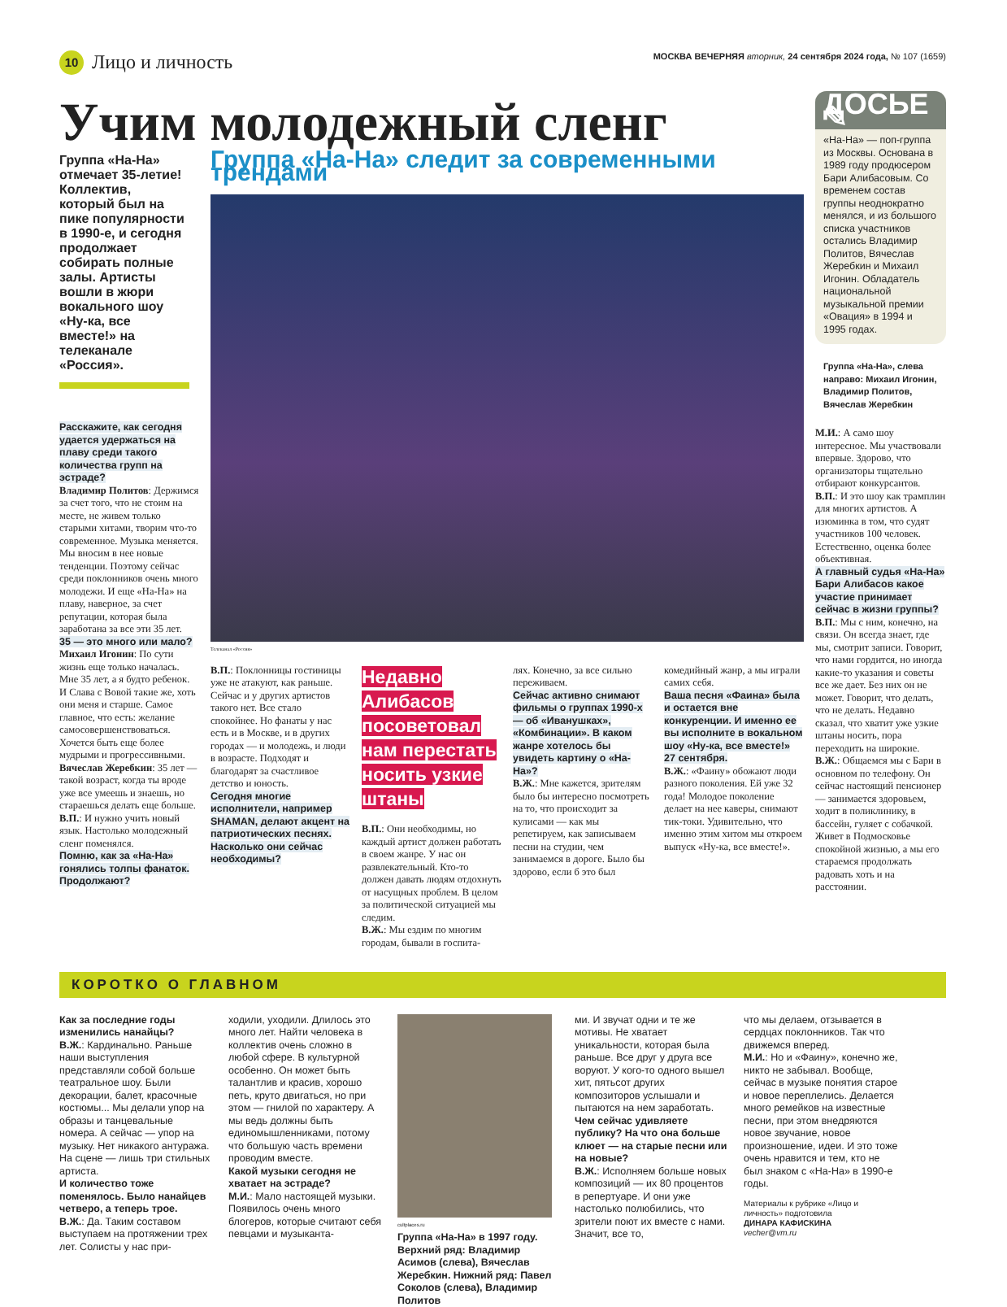10 Лицо и личность
МОСКВА ВЕЧЕРНЯЯ вторник, 24 сентября 2024 года, № 107 (1659)
Учим молодежный сленг
Группа «На-На» отмечает 35-летие! Коллектив, который был на пике популярности в 1990-е, и сегодня продолжает собирать полные залы. Артисты вошли в жюри вокального шоу «Ну-ка, все вместе!» на телеканале «Россия».
Расскажите, как сегодня удается удержаться на плаву среди такого количества групп на эстраде?
Владимир Политов: Держимся за счет того, что не стоим на месте, не живем только старыми хитами, творим что-то современное. Музыка меняется. Мы вносим в нее новые тенденции. Поэтому сейчас среди поклонников очень много молодежи. И еще «На-На» на плаву, наверное, за счет репутации, которая была заработана за все эти 35 лет.
35 — это много или мало?
Михаил Игонин: По сути жизнь еще только началась. Мне 35 лет, а я будто ребенок. И Слава с Вовой такие же, хоть они меня и старше. Самое главное, что есть: желание самосовершенствоваться. Хочется быть еще более мудрыми и прогрессивными.
Вячеслав Жеребкин: 35 лет — такой возраст, когда ты вроде уже все умеешь и знаешь, но стараешься делать еще больше.
В.П.: И нужно учить новый язык. Настолько молодежный сленг поменялся.
Помню, как за «На-На» гонялись толпы фанаток. Продолжают?
Группа «На-На» следит за современными трендами
Телеканал «Россия»
В.П.: Поклонницы гостиницы уже не атакуют, как раньше. Сейчас и у других артистов такого нет. Все стало спокойнее. Но фанаты у нас есть и в Москве, и в других городах — и молодежь, и люди в возрасте. Подходят и благодарят за счастливое детство и юность.
Сегодня многие исполнители, например SHAMAN, делают акцент на патриотических песнях. Насколько они сейчас необходимы?
Недавно Алибасов посоветовал нам перестать носить узкие штаны
В.П.: Они необходимы, но каждый артист должен работать в своем жанре. У нас он развлекательный. Кто-то должен давать людям отдохнуть от насущных проблем. В целом за политической ситуацией мы следим.
В.Ж.: Мы ездим по многим городам, бывали в госпита-
лях. Конечно, за все сильно переживаем.
Сейчас активно снимают фильмы о группах 1990-х — об «Иванушках», «Комбинации». В каком жанре хотелось бы увидеть картину о «На-На»?
В.Ж.: Мне кажется, зрителям было бы интересно посмотреть на то, что происходит за кулисами — как мы репетируем, как записываем песни на студии, чем занимаемся в дороге. Было бы здорово, если б это был
комедийный жанр, а мы играли самих себя.
Ваша песня «Фаина» была и остается вне конкуренции. И именно ее вы исполните в вокальном шоу «Ну-ка, все вместе!» 27 сентября.
В.Ж.: «Фаину» обожают люди разного поколения. Ей уже 32 года! Молодое поколение делает на нее каверы, снимают тик-токи. Удивительно, что именно этим хитом мы откроем выпуск «Ну-ка, все вместе!».
ДОСЬЕ ✎
«На-На» — поп-группа из Москвы. Основана в 1989 году продюсером Бари Алибасовым. Со временем состав группы неоднократно менялся, и из большого списка участников остались Владимир Политов, Вячеслав Жеребкин и Михаил Игонин. Обладатель национальной музыкальной премии «Овация» в 1994 и 1995 годах.
Группа «На-На», слева направо: Михаил Игонин, Владимир Политов, Вячеслав Жеребкин
М.И.: А само шоу интересное. Мы участвовали впервые. Здорово, что организаторы тщательно отбирают конкурсантов.
В.П.: И это шоу как трамплин для многих артистов. А изюминка в том, что судят участников 100 человек. Естественно, оценка более объективная.
А главный судья «На-На» Бари Алибасов какое участие принимает сейчас в жизни группы?
В.П.: Мы с ним, конечно, на связи. Он всегда знает, где мы, смотрит записи. Говорит, что нами гордится, но иногда какие-то указания и советы все же дает. Без них он не может. Говорит, что делать, что не делать. Недавно сказал, что хватит уже узкие штаны носить, пора переходить на широкие.
В.Ж.: Общаемся мы с Бари в основном по телефону. Он сейчас настоящий пенсионер — занимается здоровьем, ходит в поликлинику, в бассейн, гуляет с собачкой. Живет в Подмосковье спокойной жизнью, а мы его стараемся продолжать радовать хоть и на расстоянии.
КОРОТКО О ГЛАВНОМ
Как за последние годы изменились нанайцы?
В.Ж.: Кардинально. Раньше наши выступления представляли собой больше театральное шоу. Были декорации, балет, красочные костюмы... Мы делали упор на образы и танцевальные номера. А сейчас — упор на музыку. Нет никакого антуража. На сцене — лишь три стильных артиста.
И количество тоже поменялось. Было нанайцев четверо, а теперь трое.
В.Ж.: Да. Таким составом выступаем на протяжении трех лет. Солисты у нас при-
ходили, уходили. Длилось это много лет. Найти человека в коллектив очень сложно в любой сфере. В культурной особенно. Он может быть талантлив и красив, хорошо петь, круто двигаться, но при этом — гнилой по характеру. А мы ведь должны быть единомышленниками, потому что большую часть времени проводим вместе.
Какой музыки сегодня не хватает на эстраде?
М.И.: Мало настоящей музыки. Появилось очень много блогеров, которые считают себя певцами и музыканта-
cultplaces.ru
Группа «На-На» в 1997 году. Верхний ряд: Владимир Асимов (слева), Вячеслав Жеребкин. Нижний ряд: Павел Соколов (слева), Владимир Политов
ми. И звучат одни и те же мотивы. Не хватает уникальности, которая была раньше. Все друг у друга все воруют. У кого-то одного вышел хит, пятьсот других композиторов услышали и пытаются на нем заработать.
Чем сейчас удивляете публику? На что она больше клюет — на старые песни или на новые?
В.Ж.: Исполняем больше новых композиций — их 80 процентов в репертуаре. И они уже настолько полюбились, что зрители поют их вместе с нами. Значит, все то,
что мы делаем, отзывается в сердцах поклонников. Так что движемся вперед.
М.И.: Но и «Фаину», конечно же, никто не забывал. Вообще, сейчас в музыке понятия старое и новое переплелись. Делается много ремейков на известные песни, при этом внедряются новое звучание, новое произношение, идеи. И это тоже очень нравится и тем, кто не был знаком с «На-На» в 1990-е годы.
Материалы к рубрике «Лицо и личность» подготовила
ДИНАРА КАФИСКИНА
vecher@vm.ru